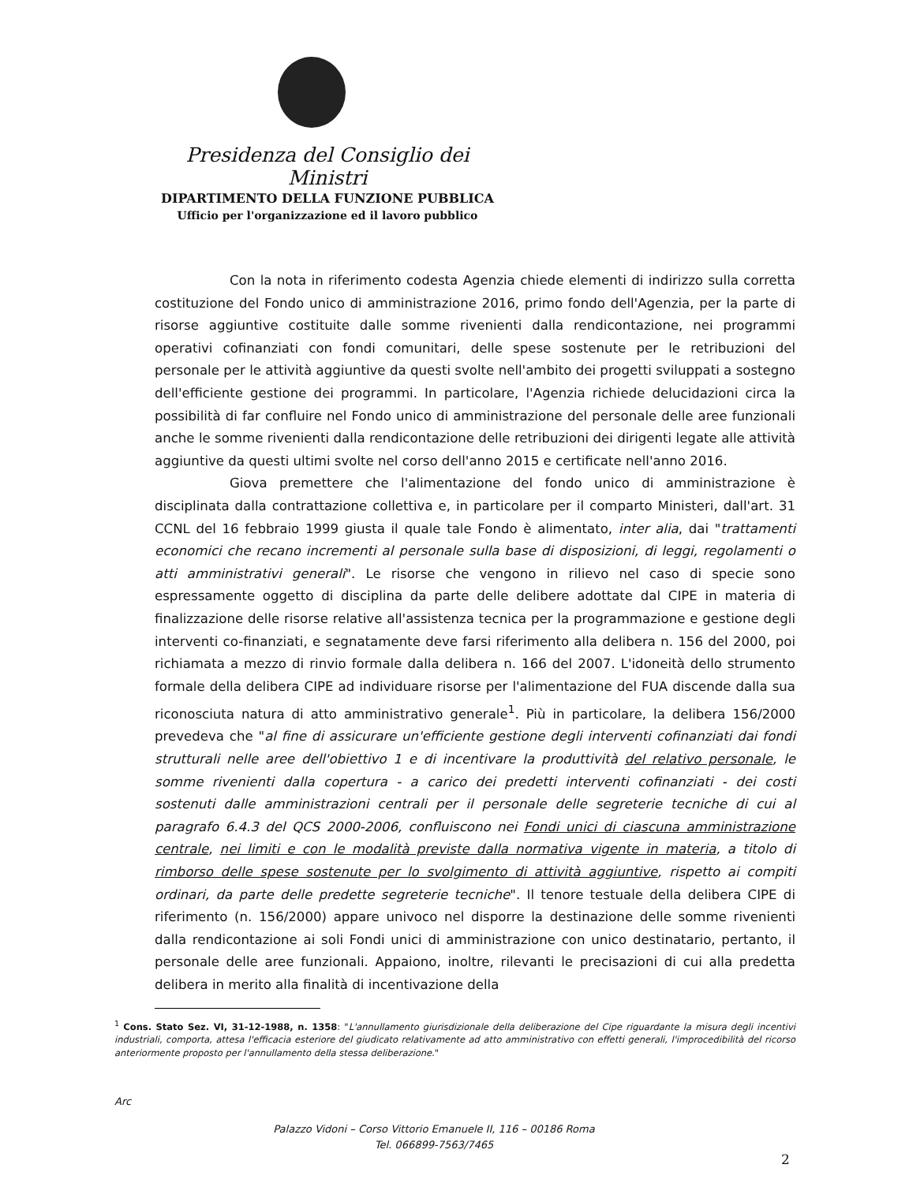Presidenza del Consiglio dei Ministri
DIPARTIMENTO DELLA FUNZIONE PUBBLICA
Ufficio per l'organizzazione ed il lavoro pubblico
Con la nota in riferimento codesta Agenzia chiede elementi di indirizzo sulla corretta costituzione del Fondo unico di amministrazione 2016, primo fondo dell'Agenzia, per la parte di risorse aggiuntive costituite dalle somme rivenienti dalla rendicontazione, nei programmi operativi cofinanziati con fondi comunitari, delle spese sostenute per le retribuzioni del personale per le attività aggiuntive da questi svolte nell'ambito dei progetti sviluppati a sostegno dell'efficiente gestione dei programmi. In particolare, l'Agenzia richiede delucidazioni circa la possibilità di far confluire nel Fondo unico di amministrazione del personale delle aree funzionali anche le somme rivenienti dalla rendicontazione delle retribuzioni dei dirigenti legate alle attività aggiuntive da questi ultimi svolte nel corso dell'anno 2015 e certificate nell'anno 2016.
Giova premettere che l'alimentazione del fondo unico di amministrazione è disciplinata dalla contrattazione collettiva e, in particolare per il comparto Ministeri, dall'art. 31 CCNL del 16 febbraio 1999 giusta il quale tale Fondo è alimentato, inter alia, dai "trattamenti economici che recano incrementi al personale sulla base di disposizioni, di leggi, regolamenti o atti amministrativi generali". Le risorse che vengono in rilievo nel caso di specie sono espressamente oggetto di disciplina da parte delle delibere adottate dal CIPE in materia di finalizzazione delle risorse relative all'assistenza tecnica per la programmazione e gestione degli interventi co-finanziati, e segnatamente deve farsi riferimento alla delibera n. 156 del 2000, poi richiamata a mezzo di rinvio formale dalla delibera n. 166 del 2007. L'idoneità dello strumento formale della delibera CIPE ad individuare risorse per l'alimentazione del FUA discende dalla sua riconosciuta natura di atto amministrativo generale<sup>1</sup>. Più in particolare, la delibera 156/2000 prevedeva che "al fine di assicurare un'efficiente gestione degli interventi cofinanziati dai fondi strutturali nelle aree dell'obiettivo 1 e di incentivare la produttività del relativo personale, le somme rivenienti dalla copertura - a carico dei predetti interventi cofinanziati - dei costi sostenuti dalle amministrazioni centrali per il personale delle segreterie tecniche di cui al paragrafo 6.4.3 del QCS 2000-2006, confluiscono nei Fondi unici di ciascuna amministrazione centrale, nei limiti e con le modalità previste dalla normativa vigente in materia, a titolo di rimborso delle spese sostenute per lo svolgimento di attività aggiuntive, rispetto ai compiti ordinari, da parte delle predette segreterie tecniche". Il tenore testuale della delibera CIPE di riferimento (n. 156/2000) appare univoco nel disporre la destinazione delle somme rivenienti dalla rendicontazione ai soli Fondi unici di amministrazione con unico destinatario, pertanto, il personale delle aree funzionali. Appaiono, inoltre, rilevanti le precisazioni di cui alla predetta delibera in merito alla finalità di incentivazione della
<sup>1</sup> Cons. Stato Sez. VI, 31-12-1988, n. 1358: "L'annullamento giurisdizionale della deliberazione del Cipe riguardante la misura degli incentivi industriali, comporta, attesa l'efficacia esteriore del giudicato relativamente ad atto amministrativo con effetti generali, l'improcedibilità del ricorso anteriormente proposto per l'annullamento della stessa deliberazione."
Arc
Palazzo Vidoni – Corso Vittorio Emanuele II, 116 – 00186 Roma
Tel. 066899-7563/7465
2